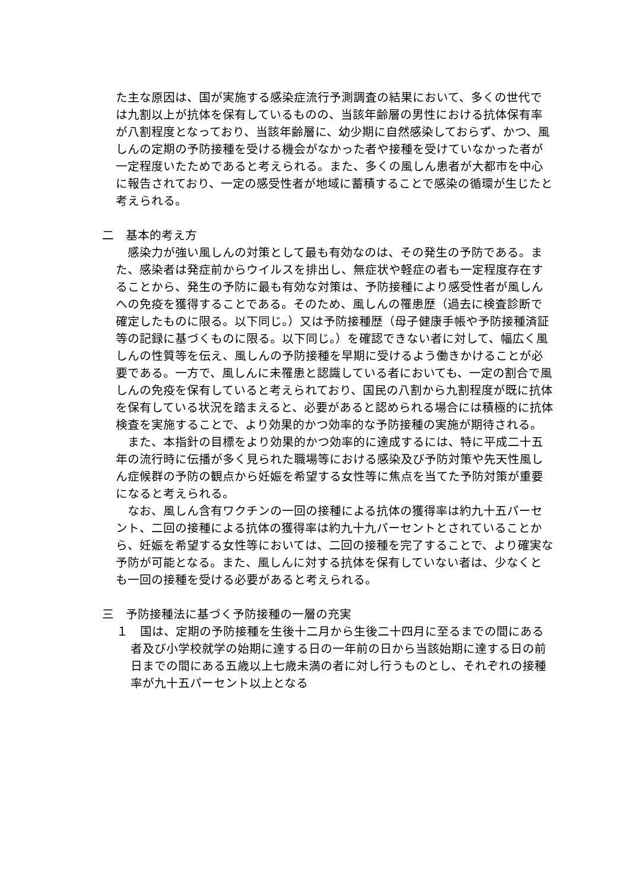た主な原因は、国が実施する感染症流行予測調査の結果において、多くの世代では九割以上が抗体を保有しているものの、当該年齢層の男性における抗体保有率が八割程度となっており、当該年齢層に、幼少期に自然感染しておらず、かつ、風しんの定期の予防接種を受ける機会がなかった者や接種を受けていなかった者が一定程度いたためであると考えられる。また、多くの風しん患者が大都市を中心に報告されており、一定の感受性者が地域に蓄積することで感染の循環が生じたと考えられる。
二　基本的考え方
　感染力が強い風しんの対策として最も有効なのは、その発生の予防である。また、感染者は発症前からウイルスを排出し、無症状や軽症の者も一定程度存在することから、発生の予防に最も有効な対策は、予防接種により感受性者が風しんへの免疫を獲得することである。そのため、風しんの罹患歴（過去に検査診断で確定したものに限る。以下同じ。）又は予防接種歴（母子健康手帳や予防接種済証等の記録に基づくものに限る。以下同じ。）を確認できない者に対して、幅広く風しんの性質等を伝え、風しんの予防接種を早期に受けるよう働きかけることが必要である。一方で、風しんに未罹患と認識している者においても、一定の割合で風しんの免疫を保有していると考えられており、国民の八割から九割程度が既に抗体を保有している状況を踏まえると、必要があると認められる場合には積極的に抗体検査を実施することで、より効果的かつ効率的な予防接種の実施が期待される。
　また、本指針の目標をより効果的かつ効率的に達成するには、特に平成二十五年の流行時に伝播が多く見られた職場等における感染及び予防対策や先天性風しん症候群の予防の観点から妊娠を希望する女性等に焦点を当てた予防対策が重要になると考えられる。
　なお、風しん含有ワクチンの一回の接種による抗体の獲得率は約九十五パーセント、二回の接種による抗体の獲得率は約九十九パーセントとされていることから、妊娠を希望する女性等においては、二回の接種を完了することで、より確実な予防が可能となる。また、風しんに対する抗体を保有していない者は、少なくとも一回の接種を受ける必要があると考えられる。
三　予防接種法に基づく予防接種の一層の充実
１　国は、定期の予防接種を生後十二月から生後二十四月に至るまでの間にある者及び小学校就学の始期に達する日の一年前の日から当該始期に達する日の前日までの間にある五歳以上七歳未満の者に対し行うものとし、それぞれの接種率が九十五パーセント以上となる